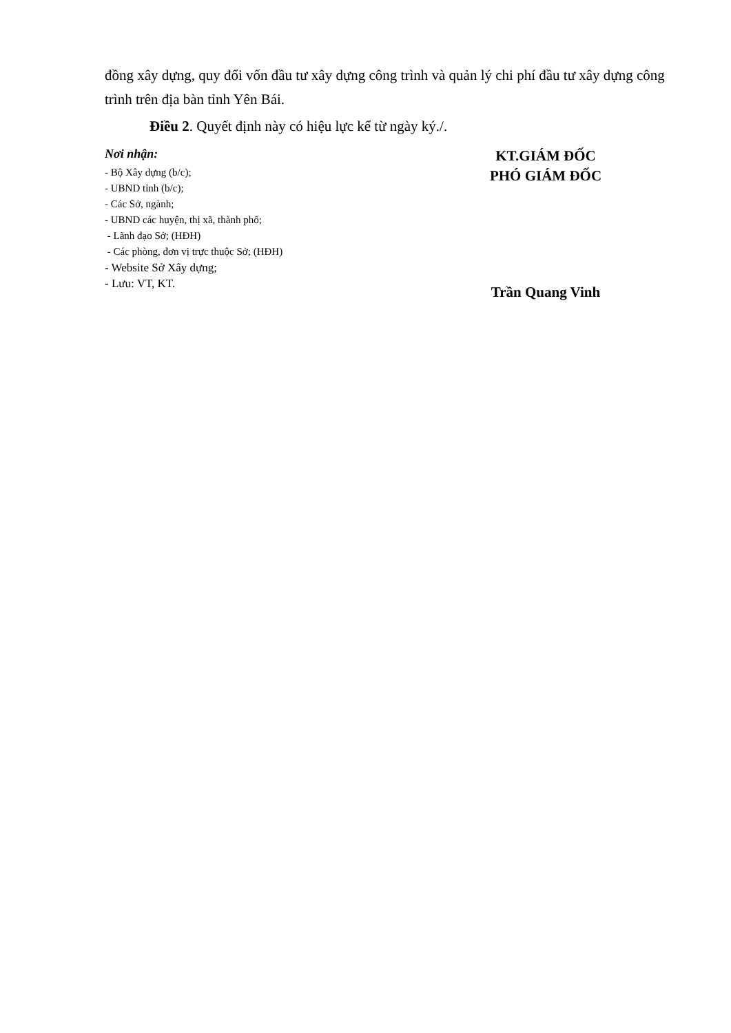đồng xây dựng, quy đổi vốn đầu tư xây dựng công trình và quản lý chi phí đầu tư xây dựng công trình trên địa bàn tỉnh Yên Bái.
Điều 2. Quyết định này có hiệu lực kể từ ngày ký./.
Nơi nhận:
- Bộ Xây dựng (b/c);
- UBND tỉnh (b/c);
- Các Sở, ngành;
- UBND các huyện, thị xã, thành phố;
- Lãnh đạo Sở; (HĐH)
- Các phòng, đơn vị trực thuộc Sở; (HĐH)
- Website Sở Xây dựng;
- Lưu: VT, KT.
KT.GIÁM ĐỐC
PHÓ GIÁM ĐỐC
Trần Quang Vinh